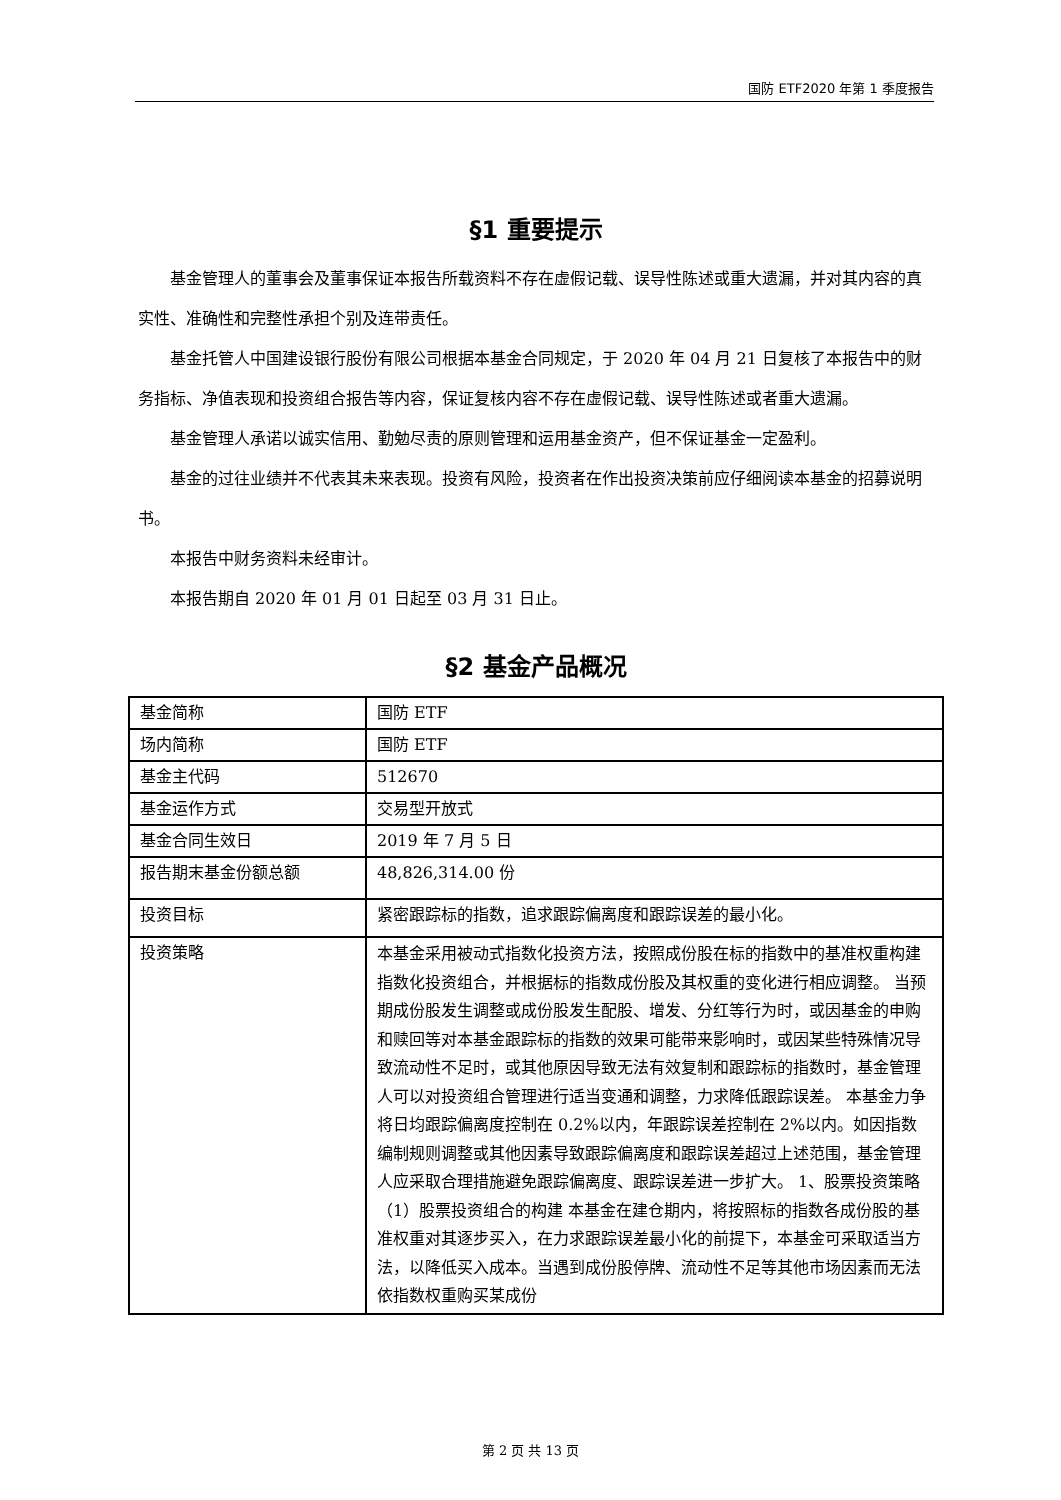国防 ETF2020 年第 1 季度报告
§1 重要提示
基金管理人的董事会及董事保证本报告所载资料不存在虚假记载、误导性陈述或重大遗漏，并对其内容的真实性、准确性和完整性承担个别及连带责任。
基金托管人中国建设银行股份有限公司根据本基金合同规定，于 2020 年 04 月 21 日复核了本报告中的财务指标、净值表现和投资组合报告等内容，保证复核内容不存在虚假记载、误导性陈述或者重大遗漏。
基金管理人承诺以诚实信用、勤勉尽责的原则管理和运用基金资产，但不保证基金一定盈利。
基金的过往业绩并不代表其未来表现。投资有风险，投资者在作出投资决策前应仔细阅读本基金的招募说明书。
本报告中财务资料未经审计。
本报告期自 2020 年 01 月 01 日起至 03 月 31 日止。
§2 基金产品概况
| 基金简称 | 国防 ETF |
| 场内简称 | 国防 ETF |
| 基金主代码 | 512670 |
| 基金运作方式 | 交易型开放式 |
| 基金合同生效日 | 2019 年 7 月 5 日 |
| 报告期末基金份额总额 | 48,826,314.00 份 |
| 投资目标 | 紧密跟踪标的指数，追求跟踪偏离度和跟踪误差的最小化。 |
| 投资策略 | 本基金采用被动式指数化投资方法，按照成份股在标的指数中的基准权重构建指数化投资组合，并根据标的指数成份股及其权重的变化进行相应调整。 当预期成份股发生调整或成份股发生配股、增发、分红等行为时，或因基金的申购和赎回等对本基金跟踪标的指数的效果可能带来影响时，或因某些特殊情况导致流动性不足时，或其他原因导致无法有效复制和跟踪标的指数时，基金管理人可以对投资组合管理进行适当变通和调整，力求降低跟踪误差。 本基金力争将日均跟踪偏离度控制在 0.2%以内，年跟踪误差控制在 2%以内。如因指数编制规则调整或其他因素导致跟踪偏离度和跟踪误差超过上述范围，基金管理人应采取合理措施避免跟踪偏离度、跟踪误差进一步扩大。 1、股票投资策略 （1）股票投资组合的构建 本基金在建仓期内，将按照标的指数各成份股的基准权重对其逐步买入，在力求跟踪误差最小化的前提下，本基金可采取适当方法，以降低买入成本。当遇到成份股停牌、流动性不足等其他市场因素而无法依指数权重购买某成份 |
第 2 页 共 13 页